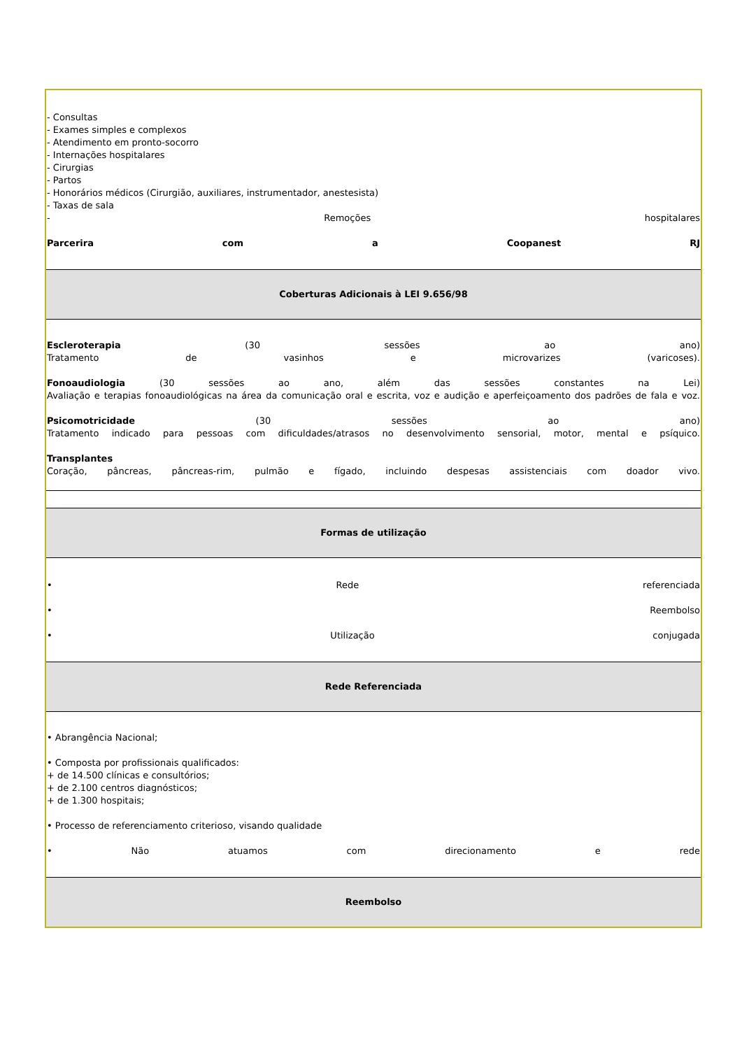| - Consultas - Exames simples e complexos - Atendimento em pronto-socorro - Internações hospitalares - Cirurgias - Partos - Honorários médicos (Cirurgião, auxiliares, instrumentador, anestesista) - Taxas de sala - Remoções hospitalares Parcerira com a Coopanest RJ |
| Coberturas Adicionais à LEI 9.656/98 |
| Escleroterapia (30 sessões ao ano) Tratamento de vasinhos e microvarizes (varicoses). Fonoaudiologia (30 sessões ao ano, além das sessões constantes na Lei) Avaliação e terapias fonoaudiológicas na área da comunicação oral e escrita, voz e audição e aperfeiçoamento dos padrões de fala e voz. Psicomotricidade (30 sessões ao ano) Tratamento indicado para pessoas com dificuldades/atrasos no desenvolvimento sensorial, motor, mental e psíquico. Transplantes Coração, pâncreas, pâncreas-rim, pulmão e fígado, incluindo despesas assistenciais com doador vivo. |
| Formas de utilização |
| • Rede referenciada • Reembolso • Utilização conjugada |
| Rede Referenciada |
| • Abrangência Nacional; • Composta por profissionais qualificados: + de 14.500 clínicas e consultórios; + de 2.100 centros diagnósticos; + de 1.300 hospitais; • Processo de referenciamento criterioso, visando qualidade • Não atuamos com direcionamento e rede |
| Reembolso |